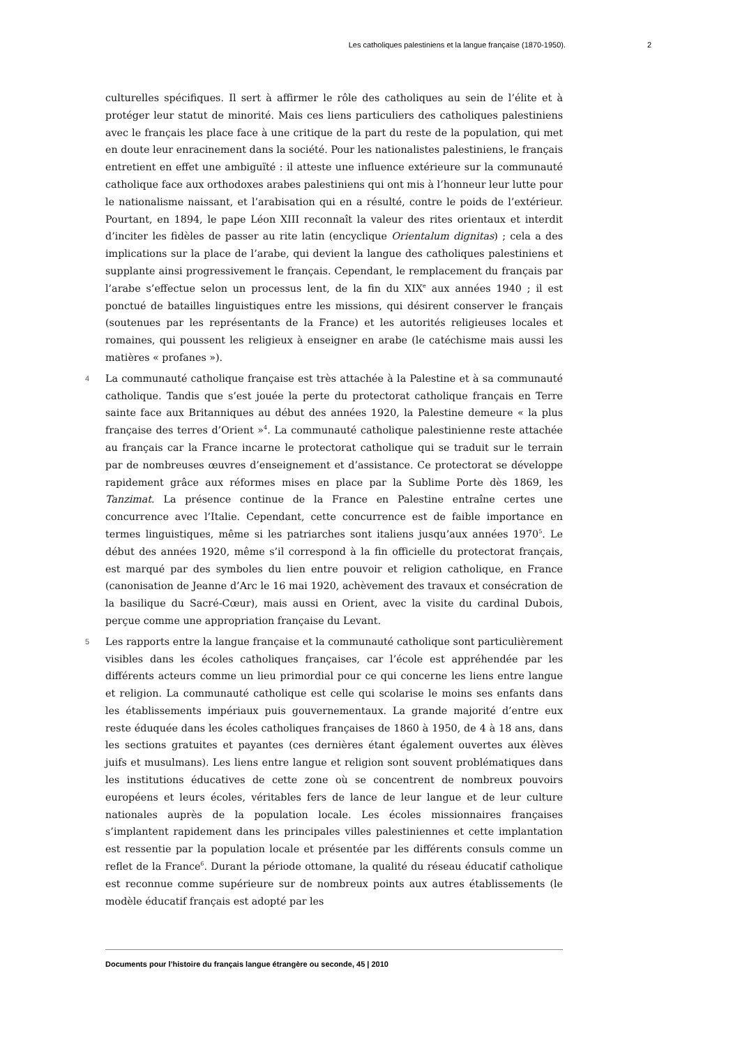Les catholiques palestiniens et la langue française (1870-1950). 2
culturelles spécifiques. Il sert à affirmer le rôle des catholiques au sein de l’élite et à protéger leur statut de minorité. Mais ces liens particuliers des catholiques palestiniens avec le français les place face à une critique de la part du reste de la population, qui met en doute leur enracinement dans la société. Pour les nationalistes palestiniens, le français entretient en effet une ambiguïté : il atteste une influence extérieure sur la communauté catholique face aux orthodoxes arabes palestiniens qui ont mis à l’honneur leur lutte pour le nationalisme naissant, et l’arabisation qui en a résulté, contre le poids de l’extérieur. Pourtant, en 1894, le pape Léon XIII reconnaît la valeur des rites orientaux et interdit d’inciter les fidèles de passer au rite latin (encyclique Orientalum dignitas) ; cela a des implications sur la place de l’arabe, qui devient la langue des catholiques palestiniens et supplante ainsi progressivement le français. Cependant, le remplacement du français par l’arabe s’effectue selon un processus lent, de la fin du XIX<sup>e</sup> aux années 1940 ; il est ponctué de batailles linguistiques entre les missions, qui désirent conserver le français (soutenues par les représentants de la France) et les autorités religieuses locales et romaines, qui poussent les religieux à enseigner en arabe (le catéchisme mais aussi les matières « profanes »).
4 La communauté catholique française est très attachée à la Palestine et à sa communauté catholique. Tandis que s’est jouée la perte du protectorat catholique français en Terre sainte face aux Britanniques au début des années 1920, la Palestine demeure « la plus française des terres d’Orient »<sup>4</sup>. La communauté catholique palestinienne reste attachée au français car la France incarne le protectorat catholique qui se traduit sur le terrain par de nombreuses œuvres d’enseignement et d’assistance. Ce protectorat se développe rapidement grâce aux réformes mises en place par la Sublime Porte dès 1869, les Tanzimat. La présence continue de la France en Palestine entraîne certes une concurrence avec l’Italie. Cependant, cette concurrence est de faible importance en termes linguistiques, même si les patriarches sont italiens jusqu’aux années 1970<sup>5</sup>. Le début des années 1920, même s’il correspond à la fin officielle du protectorat français, est marqué par des symboles du lien entre pouvoir et religion catholique, en France (canonisation de Jeanne d’Arc le 16 mai 1920, achèvement des travaux et consécration de la basilique du Sacré-Cœur), mais aussi en Orient, avec la visite du cardinal Dubois, perçue comme une appropriation française du Levant.
5 Les rapports entre la langue française et la communauté catholique sont particulièrement visibles dans les écoles catholiques françaises, car l’école est appréhendée par les différents acteurs comme un lieu primordial pour ce qui concerne les liens entre langue et religion. La communauté catholique est celle qui scolarise le moins ses enfants dans les établissements impériaux puis gouvernementaux. La grande majorité d’entre eux reste éduquée dans les écoles catholiques françaises de 1860 à 1950, de 4 à 18 ans, dans les sections gratuites et payantes (ces dernières étant également ouvertes aux élèves juifs et musulmans). Les liens entre langue et religion sont souvent problématiques dans les institutions éducatives de cette zone où se concentrent de nombreux pouvoirs européens et leurs écoles, véritables fers de lance de leur langue et de leur culture nationales auprès de la population locale. Les écoles missionnaires françaises s’implantent rapidement dans les principales villes palestiniennes et cette implantation est ressentie par la population locale et présentée par les différents consuls comme un reflet de la France<sup>6</sup>. Durant la période ottomane, la qualité du réseau éducatif catholique est reconnue comme supérieure sur de nombreux points aux autres établissements (le modèle éducatif français est adopté par les
Documents pour l’histoire du français langue étrangère ou seconde, 45 | 2010